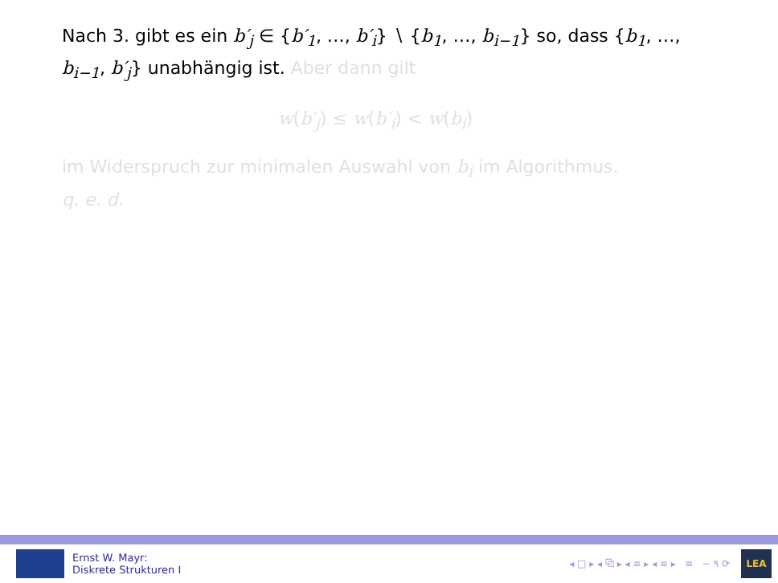Nach 3. gibt es ein b′<sub>j</sub> ∈ {b′<sub>1</sub>, …, b′<sub>i</sub>} ∖ {b<sub>1</sub>, …, b<sub>i−1</sub>} so, dass {b<sub>1</sub>, …, b<sub>i−1</sub>, b′<sub>j</sub>} unabhängig ist. Aber dann gilt
w(b′<sub>j</sub>) ≤ w(b′<sub>i</sub>) < w(b<sub>i</sub>)
im Widerspruch zur minimalen Auswahl von b<sub>i</sub> im Algorithmus.
q. e. d.
Ernst W. Mayr:
Diskrete Strukturen I
◂ □ ▸ ◂ ⧉ ▸ ◂ ≡ ▸ ◂ ≡ ▸ ≡ ∽ ۹ ⟳
LEA